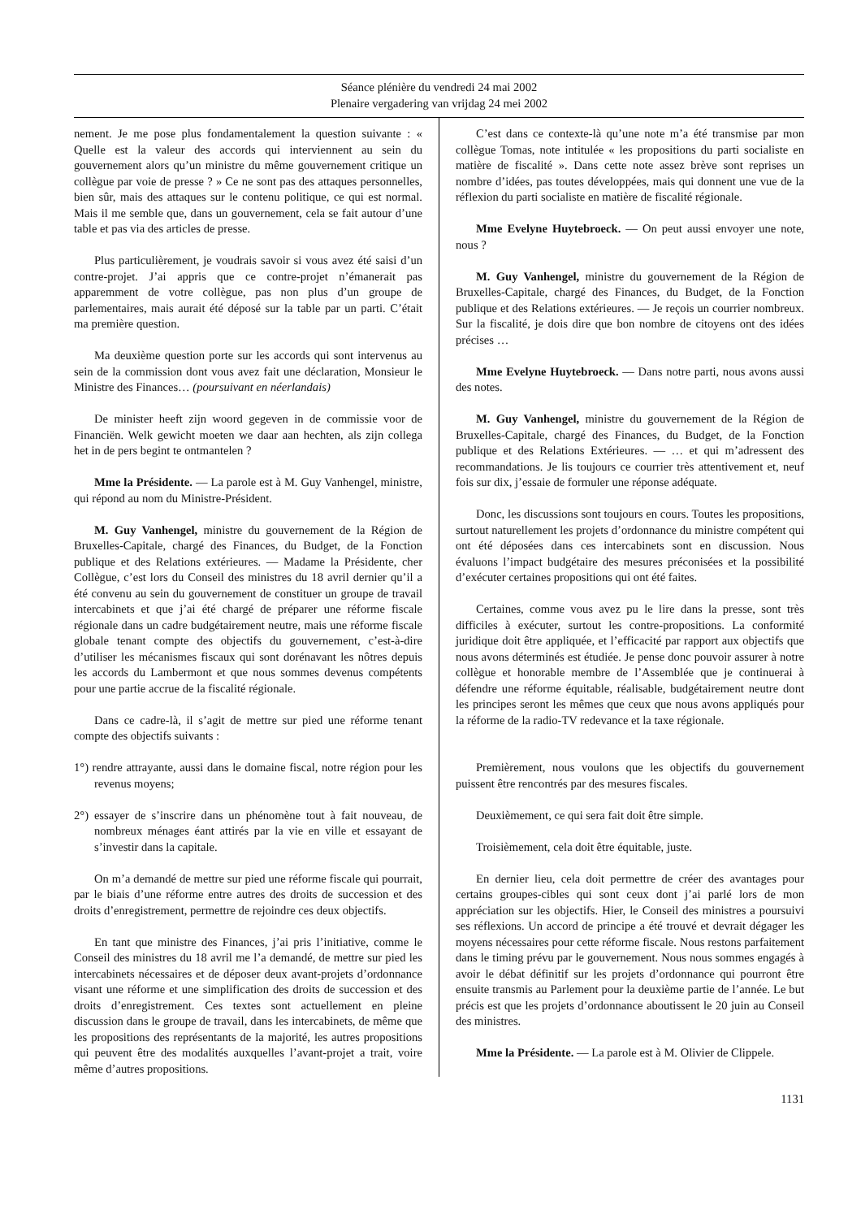Séance plénière du vendredi 24 mai 2002
Plenaire vergadering van vrijdag 24 mei 2002
nement. Je me pose plus fondamentalement la question suivante : « Quelle est la valeur des accords qui interviennent au sein du gouvernement alors qu’un ministre du même gouvernement critique un collègue par voie de presse ? » Ce ne sont pas des attaques personnelles, bien sûr, mais des attaques sur le contenu politique, ce qui est normal. Mais il me semble que, dans un gouvernement, cela se fait autour d’une table et pas via des articles de presse.
Plus particulièrement, je voudrais savoir si vous avez été saisi d’un contre-projet. J’ai appris que ce contre-projet n’émanerait pas apparemment de votre collègue, pas non plus d’un groupe de parlementaires, mais aurait été déposé sur la table par un parti. C’était ma première question.
Ma deuxième question porte sur les accords qui sont intervenus au sein de la commission dont vous avez fait une déclaration, Monsieur le Ministre des Finances… (poursuivant en néerlandais)
De minister heeft zijn woord gegeven in de commissie voor de Financiën. Welk gewicht moeten we daar aan hechten, als zijn collega het in de pers begint te ontmantelen ?
Mme la Présidente. — La parole est à M. Guy Vanhengel, ministre, qui répond au nom du Ministre-Président.
M. Guy Vanhengel, ministre du gouvernement de la Région de Bruxelles-Capitale, chargé des Finances, du Budget, de la Fonction publique et des Relations extérieures. — Madame la Présidente, cher Collègue, c’est lors du Conseil des ministres du 18 avril dernier qu’il a été convenu au sein du gouvernement de constituer un groupe de travail intercabinets et que j’ai été chargé de préparer une réforme fiscale régionale dans un cadre budgétairement neutre, mais une réforme fiscale globale tenant compte des objectifs du gouvernement, c’est-à-dire d’utiliser les mécanismes fiscaux qui sont dorénavant les nôtres depuis les accords du Lambermont et que nous sommes devenus compétents pour une partie accrue de la fiscalité régionale.
Dans ce cadre-là, il s’agit de mettre sur pied une réforme tenant compte des objectifs suivants :
1°) rendre attrayante, aussi dans le domaine fiscal, notre région pour les revenus moyens;
2°) essayer de s’inscrire dans un phénomène tout à fait nouveau, de nombreux ménages éant attirés par la vie en ville et essayant de s’investir dans la capitale.
On m’a demandé de mettre sur pied une réforme fiscale qui pourrait, par le biais d’une réforme entre autres des droits de succession et des droits d’enregistrement, permettre de rejoindre ces deux objectifs.
En tant que ministre des Finances, j’ai pris l’initiative, comme le Conseil des ministres du 18 avril me l’a demandé, de mettre sur pied les intercabinets nécessaires et de déposer deux avant-projets d’ordonnance visant une réforme et une simplification des droits de succession et des droits d’enregistrement. Ces textes sont actuellement en pleine discussion dans le groupe de travail, dans les intercabinets, de même que les propositions des représentants de la majorité, les autres propositions qui peuvent être des modalités auxquelles l’avant-projet a trait, voire même d’autres propositions.
C’est dans ce contexte-là qu’une note m’a été transmise par mon collègue Tomas, note intitulée « les propositions du parti socialiste en matière de fiscalité ». Dans cette note assez brève sont reprises un nombre d’idées, pas toutes développées, mais qui donnent une vue de la réflexion du parti socialiste en matière de fiscalité régionale.
Mme Evelyne Huytebroeck. — On peut aussi envoyer une note, nous ?
M. Guy Vanhengel, ministre du gouvernement de la Région de Bruxelles-Capitale, chargé des Finances, du Budget, de la Fonction publique et des Relations extérieures. — Je reçois un courrier nombreux. Sur la fiscalité, je dois dire que bon nombre de citoyens ont des idées précises …
Mme Evelyne Huytebroeck. — Dans notre parti, nous avons aussi des notes.
M. Guy Vanhengel, ministre du gouvernement de la Région de Bruxelles-Capitale, chargé des Finances, du Budget, de la Fonction publique et des Relations Extérieures. — … et qui m’adressent des recommandations. Je lis toujours ce courrier très attentivement et, neuf fois sur dix, j’essaie de formuler une réponse adéquate.
Donc, les discussions sont toujours en cours. Toutes les propositions, surtout naturellement les projets d’ordonnance du ministre compétent qui ont été déposées dans ces intercabinets sont en discussion. Nous évaluons l’impact budgétaire des mesures préconisées et la possibilité d’exécuter certaines propositions qui ont été faites.
Certaines, comme vous avez pu le lire dans la presse, sont très difficiles à exécuter, surtout les contre-propositions. La conformité juridique doit être appliquée, et l’efficacité par rapport aux objectifs que nous avons déterminés est étudiée. Je pense donc pouvoir assurer à notre collègue et honorable membre de l’Assemblée que je continuerai à défendre une réforme équitable, réalisable, budgétairement neutre dont les principes seront les mêmes que ceux que nous avons appliqués pour la réforme de la radio-TV redevance et la taxe régionale.
Premièrement, nous voulons que les objectifs du gouvernement puissent être rencontrés par des mesures fiscales.
Deuxièmement, ce qui sera fait doit être simple.
Troisièmement, cela doit être équitable, juste.
En dernier lieu, cela doit permettre de créer des avantages pour certains groupes-cibles qui sont ceux dont j’ai parlé lors de mon appréciation sur les objectifs. Hier, le Conseil des ministres a poursuivi ses réflexions. Un accord de principe a été trouvé et devrait dégager les moyens nécessaires pour cette réforme fiscale. Nous restons parfaitement dans le timing prévu par le gouvernement. Nous nous sommes engagés à avoir le débat définitif sur les projets d’ordonnance qui pourront être ensuite transmis au Parlement pour la deuxième partie de l’année. Le but précis est que les projets d’ordonnance aboutissent le 20 juin au Conseil des ministres.
Mme la Présidente. — La parole est à M. Olivier de Clippele.
1131